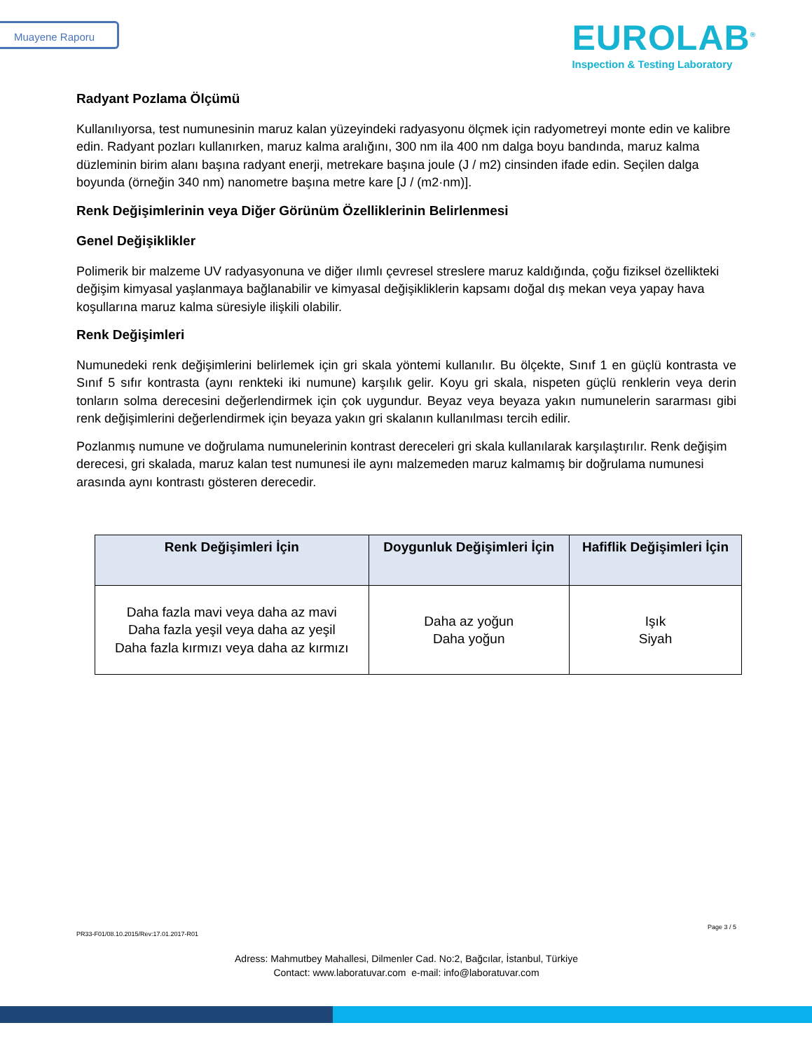Muayene Raporu
EUROLAB<sup>®</sup>
Inspection & Testing Laboratory
Radyant Pozlama Ölçümü
Kullanılıyorsa, test numunesinin maruz kalan yüzeyindeki radyasyonu ölçmek için radyometreyi monte edin ve kalibre edin. Radyant pozları kullanırken, maruz kalma aralığını, 300 nm ila 400 nm dalga boyu bandında, maruz kalma düzleminin birim alanı başına radyant enerji, metrekare başına joule (J / m2) cinsinden ifade edin. Seçilen dalga boyunda (örneğin 340 nm) nanometre başına metre kare [J / (m2·nm)].
Renk Değişimlerinin veya Diğer Görünüm Özelliklerinin Belirlenmesi
Genel Değişiklikler
Polimerik bir malzeme UV radyasyonuna ve diğer ılımlı çevresel streslere maruz kaldığında, çoğu fiziksel özellikteki değişim kimyasal yaşlanmaya bağlanabilir ve kimyasal değişikliklerin kapsamı doğal dış mekan veya yapay hava koşullarına maruz kalma süresiyle ilişkili olabilir.
Renk Değişimleri
Numunedeki renk değişimlerini belirlemek için gri skala yöntemi kullanılır. Bu ölçekte, Sınıf 1 en güçlü kontrasta ve Sınıf 5 sıfır kontrasta (aynı renkteki iki numune) karşılık gelir. Koyu gri skala, nispeten güçlü renklerin veya derin tonların solma derecesini değerlendirmek için çok uygundur. Beyaz veya beyaza yakın numunelerin sararması gibi renk değişimlerini değerlendirmek için beyaza yakın gri skalanın kullanılması tercih edilir.
Pozlanmış numune ve doğrulama numunelerinin kontrast dereceleri gri skala kullanılarak karşılaştırılır. Renk değişim derecesi, gri skalada, maruz kalan test numunesi ile aynı malzemeden maruz kalmamış bir doğrulama numunesi arasında aynı kontrastı gösteren derecedir.
| Renk Değişimleri İçin | Doygunluk Değişimleri İçin | Hafiflik Değişimleri İçin |
| --- | --- | --- |
| Daha fazla mavi veya daha az mavi Daha fazla yeşil veya daha az yeşil Daha fazla kırmızı veya daha az kırmızı | Daha az yoğun Daha yoğun | Işık Siyah |
Page 3 / 5
PR33-F01/08.10.2015/Rev:17.01.2017-R01
Adress: Mahmutbey Mahallesi, Dilmenler Cad. No:2, Bağcılar, İstanbul, Türkiye
Contact: www.laboratuvar.com e-mail: info@laboratuvar.com